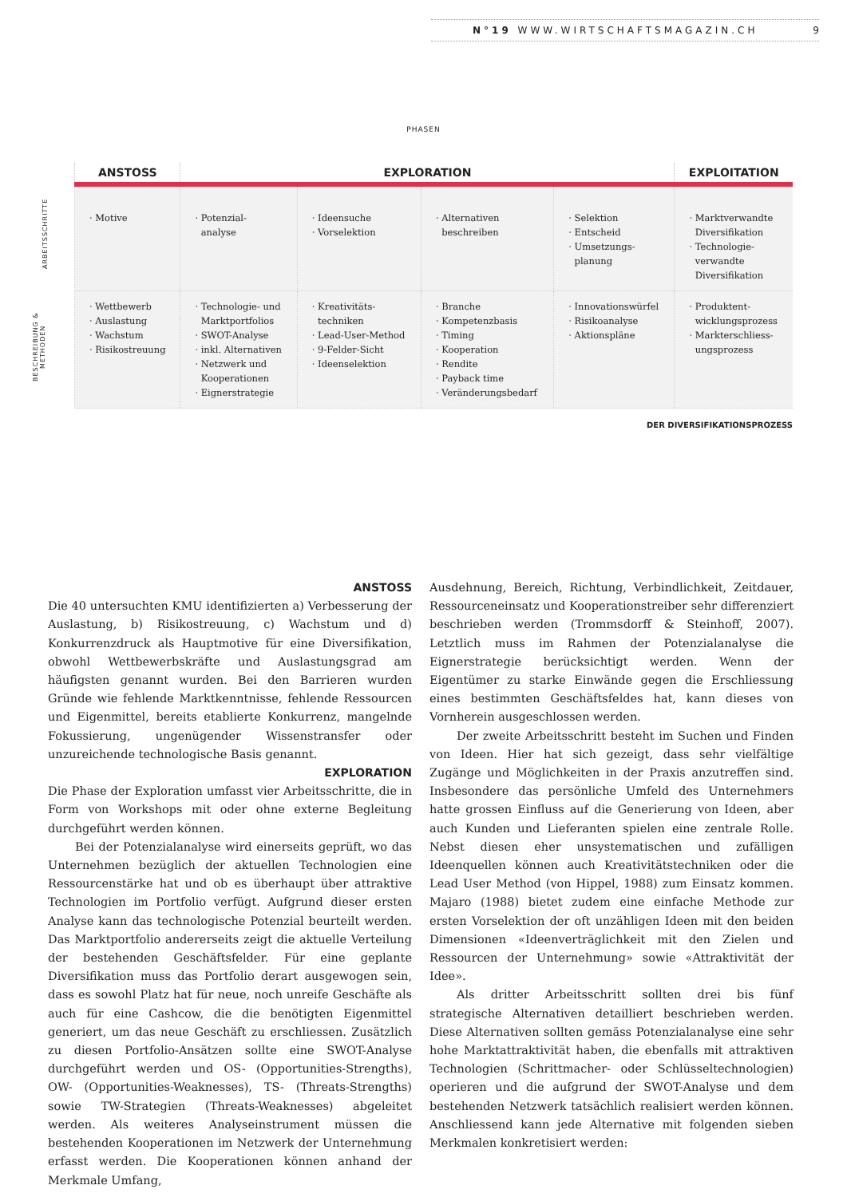N°19 WWW.WIRTSCHAFTSMAGAZIN.CH 9
PHASEN
ARBEITSSCHRITTE
BESCHREIBUNG & METHODEN
| ANSTOSS | EXPLORATION | | | | EXPLOITATION |
| --- | --- | --- | --- | --- | --- |
| · Motive | · Potenzial- analyse | · Ideensuche · Vorselektion | · Alternativen beschreiben | · Selektion · Entscheid · Umsetzungs- planung | · Marktverwandte Diversifikation · Technologie- verwandte Diversifikation |
| · Wettbewerb · Auslastung · Wachstum · Risikostreuung | · Technologie- und Marktportfolios · SWOT-Analyse · inkl. Alternativen · Netzwerk und Kooperationen · Eignerstrategie | · Kreativitäts- techniken · Lead-User-Method · 9-Felder-Sicht · Ideenselektion | · Branche · Kompetenzbasis · Timing · Kooperation · Rendite · Payback time · Veränderungsbedarf | · Innovationswürfel · Risikoanalyse · Aktionspläne | · Produktent- wicklungsprozess · Markterschliess- ungsprozess |
DER DIVERSIFIKATIONSPROZESS
ANSTOSS
Die 40 untersuchten KMU identifizierten a) Verbesserung der Auslastung, b) Risikostreuung, c) Wachstum und d) Konkurrenzdruck als Hauptmotive für eine Diversifikation, obwohl Wettbewerbskräfte und Auslastungsgrad am häufigsten genannt wurden. Bei den Barrieren wurden Gründe wie fehlende Marktkenntnisse, fehlende Ressourcen und Eigenmittel, bereits etablierte Konkurrenz, mangelnde Fokussierung, ungenügender Wissenstransfer oder unzureichende technologische Basis genannt.
EXPLORATION
Die Phase der Exploration umfasst vier Arbeitsschritte, die in Form von Workshops mit oder ohne externe Begleitung durchgeführt werden können.
Bei der Potenzialanalyse wird einerseits geprüft, wo das Unternehmen bezüglich der aktuellen Technologien eine Ressourcenstärke hat und ob es überhaupt über attraktive Technologien im Portfolio verfügt. Aufgrund dieser ersten Analyse kann das technologische Potenzial beurteilt werden. Das Marktportfolio andererseits zeigt die aktuelle Verteilung der bestehenden Geschäftsfelder. Für eine geplante Diversifikation muss das Portfolio derart ausgewogen sein, dass es sowohl Platz hat für neue, noch unreife Geschäfte als auch für eine Cashcow, die die benötigten Eigenmittel generiert, um das neue Geschäft zu erschliessen. Zusätzlich zu diesen Portfolio-Ansätzen sollte eine SWOT-Analyse durchgeführt werden und OS- (Opportunities-Strengths), OW- (Opportunities-Weaknesses), TS- (Threats-Strengths) sowie TW-Strategien (Threats-Weaknesses) abgeleitet werden. Als weiteres Analyseinstrument müssen die bestehenden Kooperationen im Netzwerk der Unternehmung erfasst werden. Die Kooperationen können anhand der Merkmale Umfang,
Ausdehnung, Bereich, Richtung, Verbindlichkeit, Zeitdauer, Ressourceneinsatz und Kooperationstreiber sehr differenziert beschrieben werden (Trommsdorff & Steinhoff, 2007). Letztlich muss im Rahmen der Potenzialanalyse die Eignerstrategie berücksichtigt werden. Wenn der Eigentümer zu starke Einwände gegen die Erschliessung eines bestimmten Geschäftsfeldes hat, kann dieses von Vornherein ausgeschlossen werden.
Der zweite Arbeitsschritt besteht im Suchen und Finden von Ideen. Hier hat sich gezeigt, dass sehr vielfältige Zugänge und Möglichkeiten in der Praxis anzutreffen sind. Insbesondere das persönliche Umfeld des Unternehmers hatte grossen Einfluss auf die Generierung von Ideen, aber auch Kunden und Lieferanten spielen eine zentrale Rolle. Nebst diesen eher unsystematischen und zufälligen Ideenquellen können auch Kreativitätstechniken oder die Lead User Method (von Hippel, 1988) zum Einsatz kommen. Majaro (1988) bietet zudem eine einfache Methode zur ersten Vorselektion der oft unzähligen Ideen mit den beiden Dimensionen «Ideenverträglichkeit mit den Zielen und Ressourcen der Unternehmung» sowie «Attraktivität der Idee».
Als dritter Arbeitsschritt sollten drei bis fünf strategische Alternativen detailliert beschrieben werden. Diese Alternativen sollten gemäss Potenzialanalyse eine sehr hohe Marktattraktivität haben, die ebenfalls mit attraktiven Technologien (Schrittmacher- oder Schlüsseltechnologien) operieren und die aufgrund der SWOT-Analyse und dem bestehenden Netzwerk tatsächlich realisiert werden können. Anschliessend kann jede Alternative mit folgenden sieben Merkmalen konkretisiert werden: